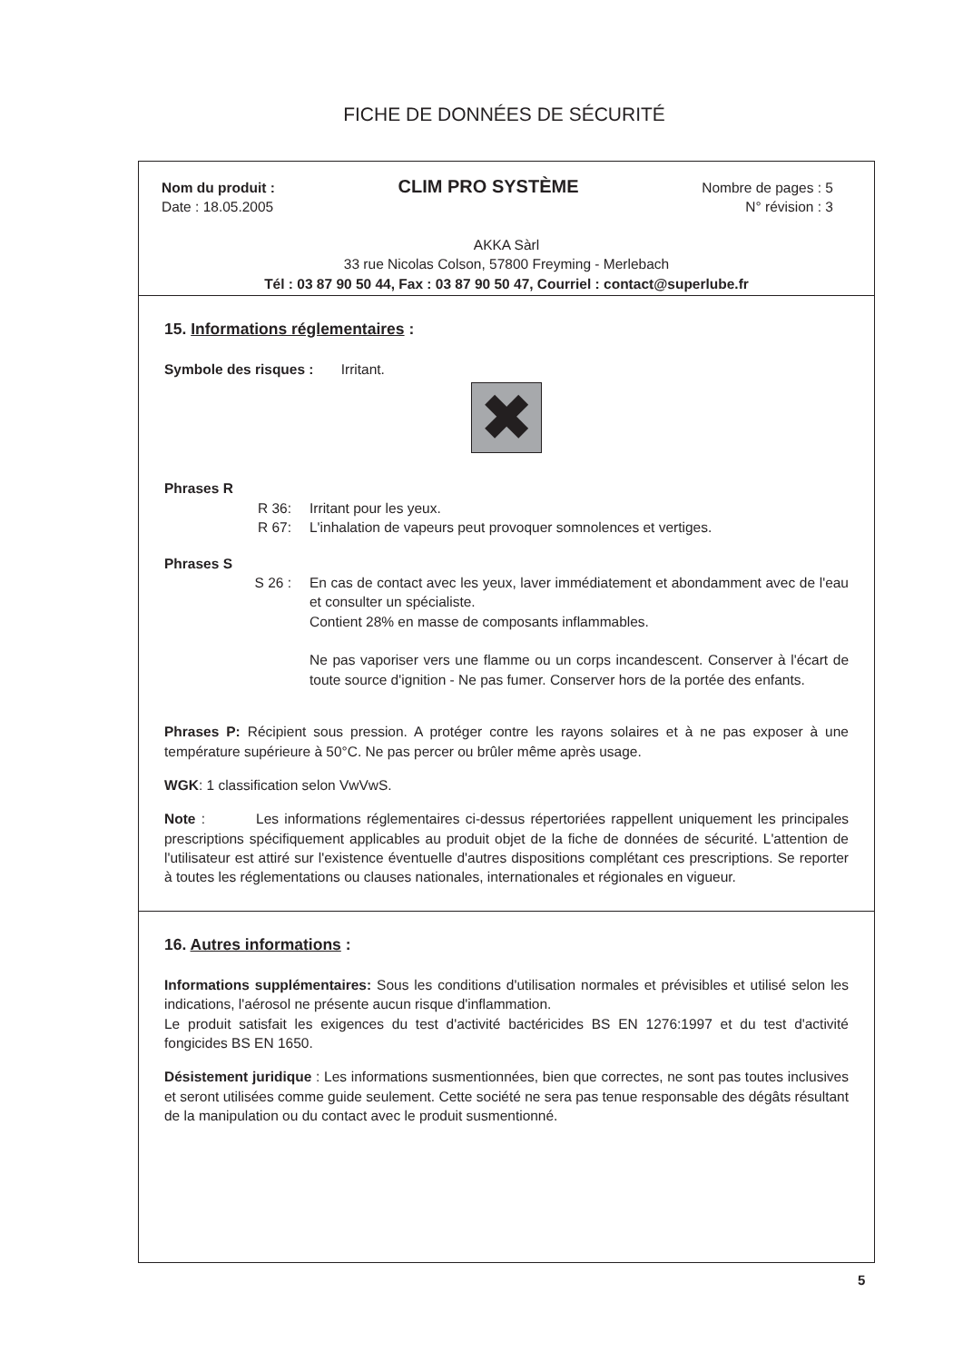FICHE DE DONNÉES DE SÉCURITÉ
Nom du produit :
Date : 18.05.2005
CLIM PRO SYSTÈME
Nombre de pages : 5
N° révision : 3
AKKA Sàrl
33 rue Nicolas Colson, 57800 Freyming - Merlebach
Tél : 03 87 90 50 44, Fax : 03 87 90 50 47, Courriel : contact@superlube.fr
15. Informations réglementaires :
Symbole des risques : Irritant.
✖
Phrases R
R 36: Irritant pour les yeux.
R 67: L'inhalation de vapeurs peut provoquer somnolences et vertiges.
Phrases S
S 26 : En cas de contact avec les yeux, laver immédiatement et abondamment avec de l'eau et consulter un spécialiste.
Contient 28% en masse de composants inflammables.
Ne pas vaporiser vers une flamme ou un corps incandescent. Conserver à l'écart de toute source d'ignition - Ne pas fumer. Conserver hors de la portée des enfants.
Phrases P: Récipient sous pression. A protéger contre les rayons solaires et à ne pas exposer à une température supérieure à 50°C. Ne pas percer ou brûler même après usage.
WGK: 1 classification selon VwVwS.
Note : Les informations réglementaires ci-dessus répertoriées rappellent uniquement les principales prescriptions spécifiquement applicables au produit objet de la fiche de données de sécurité. L'attention de l'utilisateur est attiré sur l'existence éventuelle d'autres dispositions complétant ces prescriptions. Se reporter à toutes les réglementations ou clauses nationales, internationales et régionales en vigueur.
16. Autres informations :
Informations supplémentaires: Sous les conditions d'utilisation normales et prévisibles et utilisé selon les indications, l'aérosol ne présente aucun risque d'inflammation.
Le produit satisfait les exigences du test d'activité bactéricides BS EN 1276:1997 et du test d'activité fongicides BS EN 1650.
Désistement juridique : Les informations susmentionnées, bien que correctes, ne sont pas toutes inclusives et seront utilisées comme guide seulement. Cette société ne sera pas tenue responsable des dégâts résultant de la manipulation ou du contact avec le produit susmentionné.
5